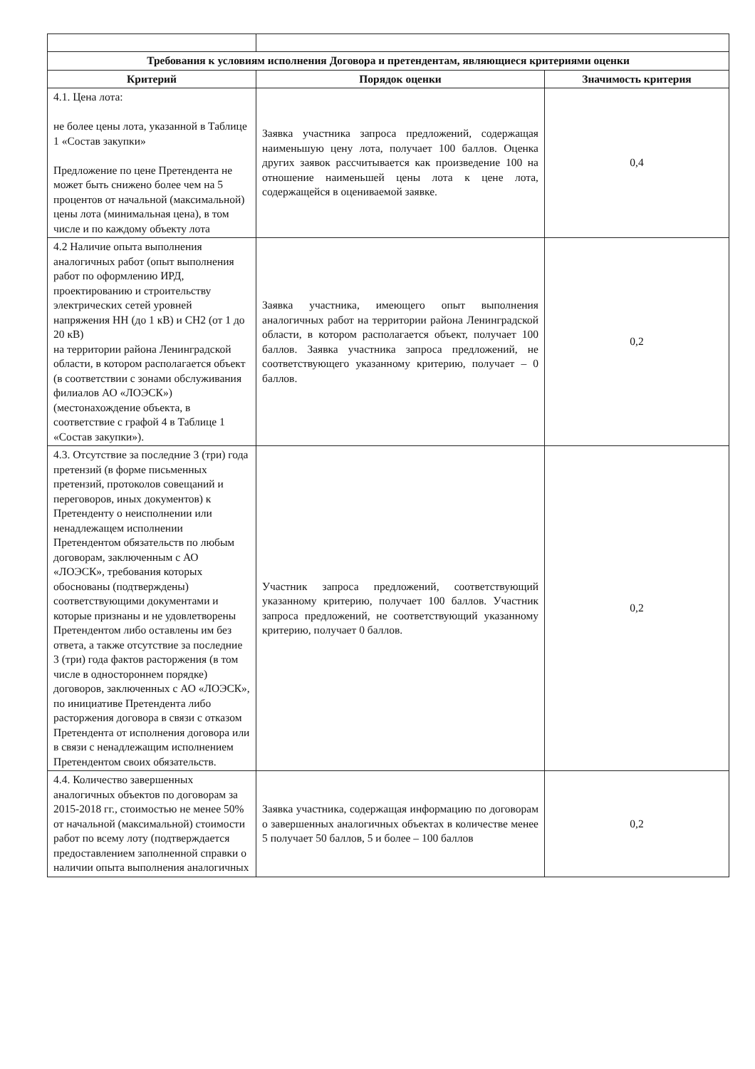| Требования к условиям исполнения Договора и претендентам, являющиеся критериями оценки | | |
| --- | --- | --- |
| Критерий | Порядок оценки | Значимость критерия |
| 4.1. Цена лота: не более цены лота, указанной в Таблице 1 «Состав закупки» Предложение по цене Претендента не может быть снижено более чем на 5 процентов от начальной (максимальной) цены лота (минимальная цена), в том числе и по каждому объекту лота | Заявка участника запроса предложений, содержащая наименьшую цену лота, получает 100 баллов. Оценка других заявок рассчитывается как произведение 100 на отношение наименьшей цены лота к цене лота, содержащейся в оцениваемой заявке. | 0,4 |
| 4.2 Наличие опыта выполнения аналогичных работ (опыт выполнения работ по оформлению ИРД, проектированию и строительству электрических сетей уровней напряжения НН (до 1 кВ) и СН2 (от 1 до 20 кВ) на территории района Ленинградской области, в котором располагается объект (в соответствии с зонами обслуживания филиалов АО «ЛОЭСК») (местонахождение объекта, в соответствие с графой 4 в Таблице 1 «Состав закупки»). | Заявка участника, имеющего опыт выполнения аналогичных работ на территории района Ленинградской области, в котором располагается объект, получает 100 баллов. Заявка участника запроса предложений, не соответствующего указанному критерию, получает – 0 баллов. | 0,2 |
| 4.3. Отсутствие за последние 3 (три) года претензий (в форме письменных претензий, протоколов совещаний и переговоров, иных документов) к Претенденту о неисполнении или ненадлежащем исполнении Претендентом обязательств по любым договорам, заключенным с АО «ЛОЭСК», требования которых обоснованы (подтверждены) соответствующими документами и которые признаны и не удовлетворены Претендентом либо оставлены им без ответа, а также отсутствие за последние 3 (три) года фактов расторжения (в том числе в одностороннем порядке) договоров, заключенных с АО «ЛОЭСК», по инициативе Претендента либо расторжения договора в связи с отказом Претендента от исполнения договора или в связи с ненадлежащим исполнением Претендентом своих обязательств. | Участник запроса предложений, соответствующий указанному критерию, получает 100 баллов. Участник запроса предложений, не соответствующий указанному критерию, получает 0 баллов. | 0,2 |
| 4.4. Количество завершенных аналогичных объектов по договорам за 2015-2018 гг., стоимостью не менее 50% от начальной (максимальной) стоимости работ по всему лоту (подтверждается предоставлением заполненной справки о наличии опыта выполнения аналогичных | Заявка участника, содержащая информацию по договорам о завершенных аналогичных объектах в количестве менее 5 получает 50 баллов, 5 и более – 100 баллов | 0,2 |